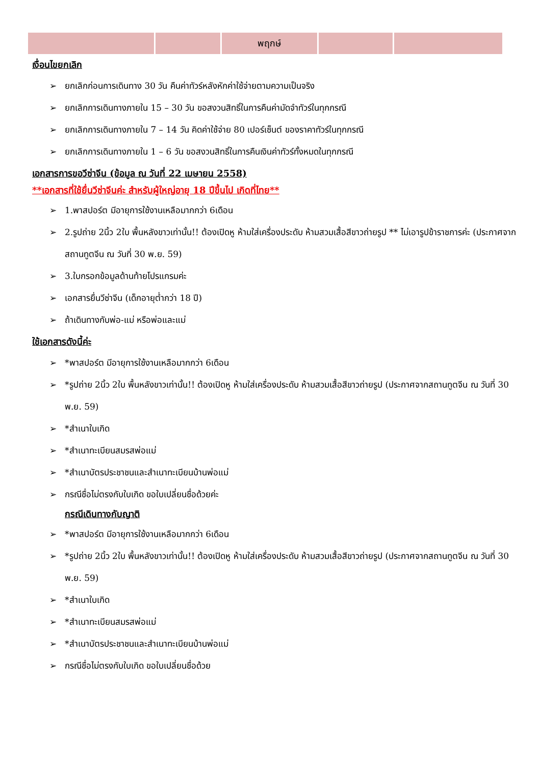| | | พฤกษ์ | | |
เงื่อนไขยกเลิก
➢ ยกเลิกก่อนการเดินทาง 30 วัน คืนค่าทัวร์หลังหักค่าใช้จ่ายตามความเป็นจริง
➢ ยกเลิกการเดินทางภายใน 15 – 30 วัน ขอสงวนสิทธิ์ในการคืนค่ามัดจำทัวร์ในทุกกรณี
➢ ยกเลิกการเดินทางภายใน 7 – 14 วัน คิดค่าใช้จ่าย 80 เปอร์เซ็นต์ ของราคาทัวร์ในทุกกรณี
➢ ยกเลิกการเดินทางภายใน 1 – 6 วัน ขอสงวนสิทธิ์ในการคืนเงินค่าทัวร์ทั้งหมดในทุกกรณี
เอกสารการขอวีซ่าจีน (ข้อมูล ณ วันที่ 22 เมษายน 2558)
**เอกสารที่ใช้ยื่นวีซ่าจีนค่ะ สำหรับผู้ใหญ่อายุ 18 ปีขึ้นไป เกิดที่ไทย**
➢ 1.พาสปอร์ต มีอายุการใช้งานเหลือมากกว่า 6เดือน
➢ 2.รูปถ่าย 2นิ้ว 2ใบ พื้นหลังขาวเท่านั้น!! ต้องเปิดหู ห้ามใส่เครื่องประดับ ห้ามสวมเสื้อสีขาวถ่ายรูป ** ไม่เอารูปข้าราชการค่ะ (ประกาศจากสถานทูตจีน ณ วันที่ 30 พ.ย. 59)
➢ 3.ใบกรอกข้อมูลด้านท้ายโปรแกรมค่ะ
➢ เอกสารยื่นวีซ่าจีน (เด็กอายุต่ำกว่า 18 ปี)
➢ ถ้าเดินทางกับพ่อ-แม่ หรือพ่อและแม่
ใช้เอกสารดังนี้ค่ะ
➢ *พาสปอร์ต มีอายุการใช้งานเหลือมากกว่า 6เดือน
➢ *รูปถ่าย 2นิ้ว 2ใบ พื้นหลังขาวเท่านั้น!! ต้องเปิดหู ห้ามใส่เครื่องประดับ ห้ามสวมเสื้อสีขาวถ่ายรูป (ประกาศจากสถานทูตจีน ณ วันที่ 30 พ.ย. 59)
➢ *สำเนาใบเกิด
➢ *สำเนาทะเบียนสมรสพ่อแม่
➢ *สำเนาบัตรประชาชนและสำเนาทะเบียนบ้านพ่อแม่
➢ กรณีชื่อไม่ตรงกับใบเกิด ขอใบเปลี่ยนชื่อด้วยค่ะ
กรณีเดินทางกับญาติ
➢ *พาสปอร์ต มีอายุการใช้งานเหลือมากกว่า 6เดือน
➢ *รูปถ่าย 2นิ้ว 2ใบ พื้นหลังขาวเท่านั้น!! ต้องเปิดหู ห้ามใส่เครื่องประดับ ห้ามสวมเสื้อสีขาวถ่ายรูป (ประกาศจากสถานทูตจีน ณ วันที่ 30 พ.ย. 59)
➢ *สำเนาใบเกิด
➢ *สำเนาทะเบียนสมรสพ่อแม่
➢ *สำเนาบัตรประชาชนและสำเนาทะเบียนบ้านพ่อแม่
➢ กรณีชื่อไม่ตรงกับใบเกิด ขอใบเปลี่ยนชื่อด้วย